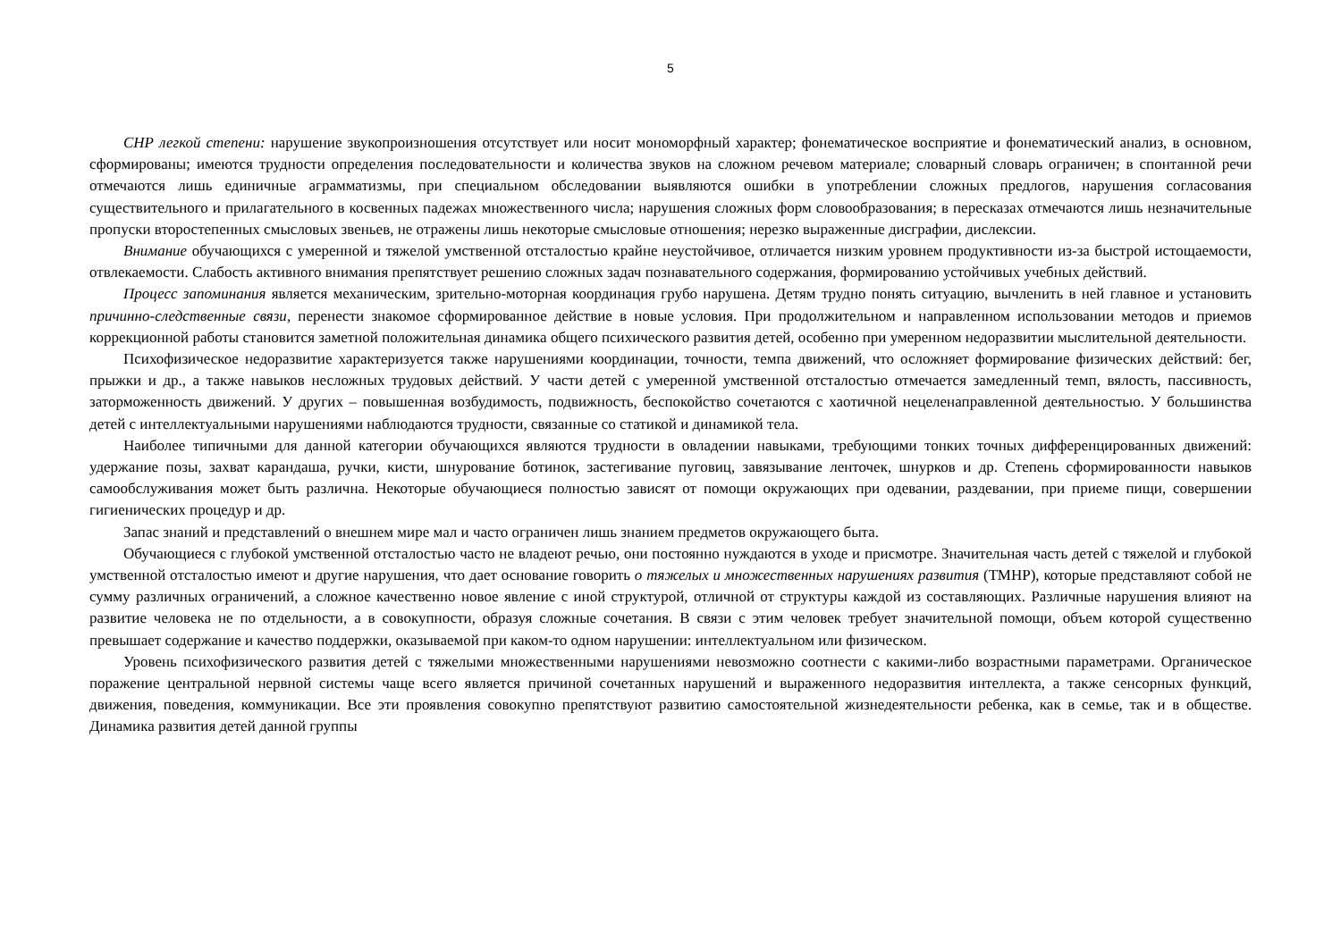5
СНР легкой степени: нарушение звукопроизношения отсутствует или носит мономорфный характер; фонематическое восприятие и фонематический анализ, в основном, сформированы; имеются трудности определения последовательности и количества звуков на сложном речевом материале; словарный словарь ограничен; в спонтанной речи отмечаются лишь единичные аграмматизмы, при специальном обследовании выявляются ошибки в употреблении сложных предлогов, нарушения согласования существительного и прилагательного в косвенных падежах множественного числа; нарушения сложных форм словообразования; в пересказах отмечаются лишь незначительные пропуски второстепенных смысловых звеньев, не отражены лишь некоторые смысловые отношения; нерезко выраженные дисграфии, дислексии.
Внимание обучающихся с умеренной и тяжелой умственной отсталостью крайне неустойчивое, отличается низким уровнем продуктивности из-за быстрой истощаемости, отвлекаемости. Слабость активного внимания препятствует решению сложных задач познавательного содержания, формированию устойчивых учебных действий.
Процесс запоминания является механическим, зрительно-моторная координация грубо нарушена. Детям трудно понять ситуацию, вычленить в ней главное и установить причинно-следственные связи, перенести знакомое сформированное действие в новые условия. При продолжительном и направленном использовании методов и приемов коррекционной работы становится заметной положительная динамика общего психического развития детей, особенно при умеренном недоразвитии мыслительной деятельности.
Психофизическое недоразвитие характеризуется также нарушениями координации, точности, темпа движений, что осложняет формирование физических действий: бег, прыжки и др., а также навыков несложных трудовых действий. У части детей с умеренной умственной отсталостью отмечается замедленный темп, вялость, пассивность, заторможенность движений. У других – повышенная возбудимость, подвижность, беспокойство сочетаются с хаотичной нецеленаправленной деятельностью. У большинства детей с интеллектуальными нарушениями наблюдаются трудности, связанные со статикой и динамикой тела.
Наиболее типичными для данной категории обучающихся являются трудности в овладении навыками, требующими тонких точных дифференцированных движений: удержание позы, захват карандаша, ручки, кисти, шнурование ботинок, застегивание пуговиц, завязывание ленточек, шнурков и др. Степень сформированности навыков самообслуживания может быть различна. Некоторые обучающиеся полностью зависят от помощи окружающих при одевании, раздевании, при приеме пищи, совершении гигиенических процедур и др.
Запас знаний и представлений о внешнем мире мал и часто ограничен лишь знанием предметов окружающего быта.
Обучающиеся с глубокой умственной отсталостью часто не владеют речью, они постоянно нуждаются в уходе и присмотре. Значительная часть детей с тяжелой и глубокой умственной отсталостью имеют и другие нарушения, что дает основание говорить о тяжелых и множественных нарушениях развития (ТМНР), которые представляют собой не сумму различных ограничений, а сложное качественно новое явление с иной структурой, отличной от структуры каждой из составляющих. Различные нарушения влияют на развитие человека не по отдельности, а в совокупности, образуя сложные сочетания. В связи с этим человек требует значительной помощи, объем которой существенно превышает содержание и качество поддержки, оказываемой при каком-то одном нарушении: интеллектуальном или физическом.
Уровень психофизического развития детей с тяжелыми множественными нарушениями невозможно соотнести с какими-либо возрастными параметрами. Органическое поражение центральной нервной системы чаще всего является причиной сочетанных нарушений и выраженного недоразвития интеллекта, а также сенсорных функций, движения, поведения, коммуникации. Все эти проявления совокупно препятствуют развитию самостоятельной жизнедеятельности ребенка, как в семье, так и в обществе. Динамика развития детей данной группы